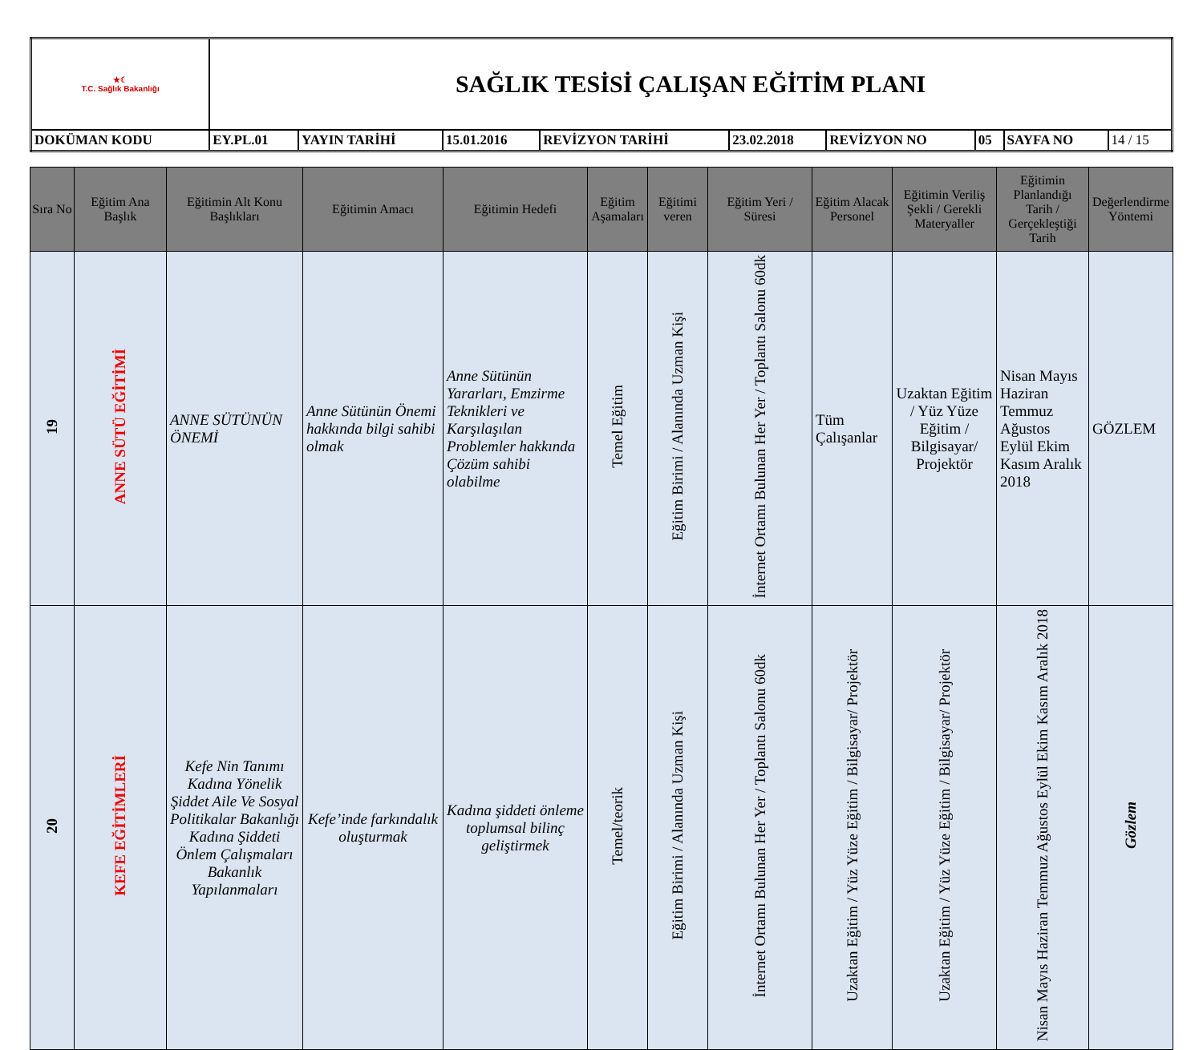| ★☾ T.C. Sağlık Bakanlığı | SAĞLIK TESİSİ ÇALIŞAN EĞİTİM PLANI | | | | | | | | |
| DOKÜMAN KODU | EY.PL.01 | YAYIN TARİHİ | 15.01.2016 | REVİZYON TARİHİ | 23.02.2018 | REVİZYON NO | 05 | SAYFA NO | 14 / 15 |
| Sıra No | Eğitim Ana Başlık | Eğitimin Alt Konu Başlıkları | Eğitimin Amacı | Eğitimin Hedefi | Eğitim Aşamaları | Eğitimi veren | Eğitim Yeri / Süresi | Eğitim Alacak Personel | Eğitimin Veriliş Şekli / Gerekli Materyaller | Eğitimin Planlandığı Tarih / Gerçekleştiği Tarih | Değerlendirme Yöntemi |
| --- | --- | --- | --- | --- | --- | --- | --- | --- | --- | --- | --- |
| 19 | ANNE SÜTÜ EĞİTİMİ | ANNE SÜTÜNÜN ÖNEMİ | Anne Sütünün Önemi hakkında bilgi sahibi olmak | Anne Sütünün Yararları, Emzirme Teknikleri ve Karşılaşılan Problemler hakkında Çözüm sahibi olabilme | Temel Eğitim | Eğitim Birimi / Alanında Uzman Kişi | İnternet Ortamı Bulunan Her Yer / Toplantı Salonu 60dk | Tüm Çalışanlar | Uzaktan Eğitim / Yüz Yüze Eğitim / Bilgisayar/ Projektör | Nisan Mayıs Haziran Temmuz Ağustos Eylül Ekim Kasım Aralık 2018 | GÖZLEM |
| 20 | KEFE EĞİTİMLERİ | Kefe Nin Tanımı Kadına Yönelik Şiddet Aile Ve Sosyal Politikalar Bakanlığı Kadına Şiddeti Önlem Çalışmaları Bakanlık Yapılanmaları | Kefe’inde farkındalık oluşturmak | Kadına şiddeti önleme toplumsal bilinç geliştirmek | Temel/teorik | Eğitim Birimi / Alanında Uzman Kişi | İnternet Ortamı Bulunan Her Yer / Toplantı Salonu 60dk | Uzaktan Eğitim / Yüz Yüze Eğitim / Bilgisayar/ Projektör | Uzaktan Eğitim / Yüz Yüze Eğitim / Bilgisayar/ Projektör | Nisan Mayıs Haziran Temmuz Ağustos Eylül Ekim Kasım Aralık 2018 | Gözlem |